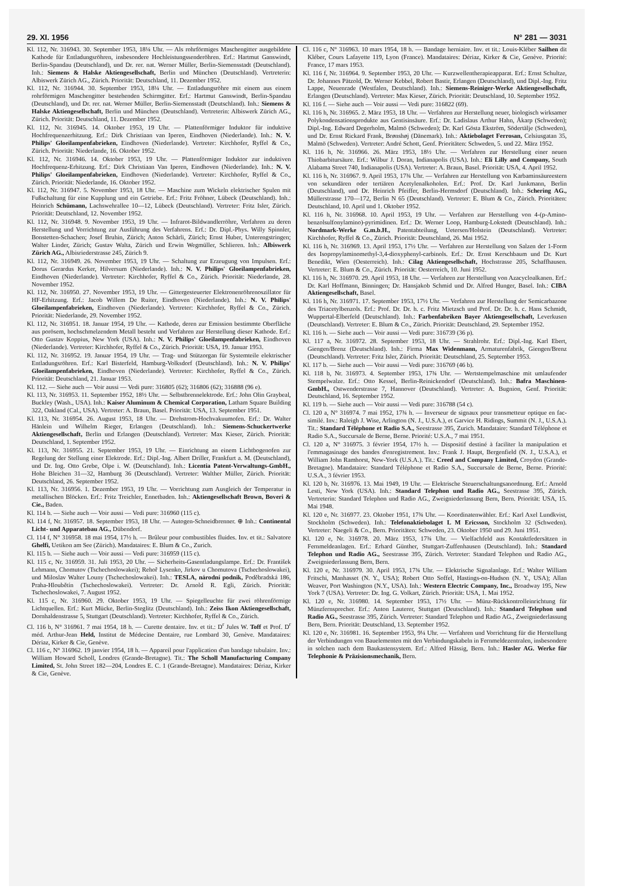29. XI. 1956 N° 281 — 3031
Kl. 112, Nr. 316943. 30. September 1953, 18¼ Uhr. — Als rohrförmiges Maschengitter ausgebildete Kathode für Entladungsröhren, insbesondere Hochleistungssenderöhren. Erf.: Hartmut Ganswindt, Berlin-Spandau (Deutschland), und Dr. rer. nat. Werner Müller, Berlin-Siemensstadt (Deutschland). Inh.: Siemens & Halske Aktiengesellschaft, Berlin und München (Deutschland). Vertreterin: Albiswerk Zürich AG., Zürich. Priorität: Deutschland, 11. Dezember 1952.
Kl. 112, Nr. 316944. 30. September 1953, 18¼ Uhr. — Entladungsröhre mit einem aus einem rohrförmigen Maschengitter bestehenden Schirmgitter. Erf.: Hartmut Ganswindt, Berlin-Spandau (Deutschland), und Dr. rer. nat. Werner Müller, Berlin-Siemensstadt (Deutschland). Inh.: Siemens & Halske Aktiengesellschaft, Berlin und München (Deutschland). Vertreterin: Albiswerk Zürich AG., Zürich. Priorität: Deutschland, 11. Dezember 1952.
Kl. 112, Nr. 316945. 14. Oktober 1953, 19 Uhr. — Plattenförmiger Induktor für induktive Hochfrequenzerhitzung. Erf.: Dirk Christiaan van Iperen, Eindhoven (Niederlande). Inh.: N. V. Philips' Gloeilampenfabrieken, Eindhoven (Niederlande). Vertreter: Kirchhofer, Ryffel & Co., Zürich. Priorität: Niederlande, 16. Oktober 1952.
Kl. 112, Nr. 316946. 14. Oktober 1953, 19 Uhr. — Plattenförmiger Induktor zur induktiven Hochfrequenz-Erhitzung. Erf.: Dirk Christiaan Van Iperen, Eindhoven (Niederlande). Inh.: N. V. Philips' Gloeilampenfabrieken, Eindhoven (Niederlande). Vertreter: Kirchhofer, Ryffel & Co., Zürich. Priorität: Niederlande, 16. Oktober 1952.
Kl. 112, Nr. 316947. 5. November 1953, 18 Uhr. — Maschine zum Wickeln elektrischer Spulen mit Fußschaltung für eine Kupplung und ein Getriebe. Erf.: Fritz Fröhner, Lübeck (Deutschland). Inh.: Heinrich Schümann, Lachswehrallee 10—12, Lübeck (Deutschland). Vertreter: Fritz Isler, Zürich. Priorität: Deutschland, 12. November 1952.
Kl. 112, Nr. 316948. 9. November 1953, 19 Uhr. — Infrarot-Bildwandlerröhre, Verfahren zu deren Herstellung und Vorrichtung zur Ausführung des Verfahrens. Erf.: Dr. Dipl.-Phys. Willy Spinnler, Bonstetten-Schachen; Josef Bruhin, Zürich; Anton Schärli, Zürich; Ernst Huber, Unterengstringen; Walter Linder, Zürich; Gustav Walta, Zürich und Erwin Wegmüller, Schlieren. Inh.: Albiswerk Zürich AG., Albisriederstrasse 245, Zürich 9.
Kl. 112, Nr. 316949. 26. November 1953, 19 Uhr. — Schaltung zur Erzeugung von Impulsen. Erf.: Dorus Gerardus Kerker, Hilversum (Niederlande). Inh.: N. V. Philips' Gloeilampenfabrieken, Eindhoven (Niederlande). Vertreter: Kirchhofer, Ryffel & Co., Zürich. Priorität: Niederlande, 28. November 1952.
Kl. 112, Nr. 316950. 27. November 1953, 19 Uhr. — Gittergesteuerter Elektronenröhrenoszillator für HF-Erhitzung. Erf.: Jacob Willem De Ruiter, Eindhoven (Niederlande). Inh.: N. V. Philips' Gloeilampenfabrieken, Eindhoven (Niederlande). Vertreter: Kirchhofer, Ryffel & Co., Zürich. Priorität: Niederlande, 29. November 1952.
Kl. 112, Nr. 316951. 18. Januar 1954, 19 Uhr. — Kathode, deren zur Emission bestimmte Oberfläche aus porösem, hochschmelzendem Metall besteht und Verfahren zur Herstellung dieser Kathode. Erf.: Otto Gustav Koppius, New York (USA). Inh.: N. V. Philips' Gloeilampenfabrieken, Eindhoven (Niederlande). Vertreter: Kirchhofer, Ryffel & Co., Zürich. Priorität: USA, 19. Januar 1953.
Kl. 112, Nr. 316952. 19. Januar 1954, 19 Uhr. — Trag- und Stützorgan für Systemteile elektrischer Entladungsröhren. Erf.: Karl Bisterfeld, Hamburg-Volksdorf (Deutschland). Inh.: N. V. Philips' Gloeilampenfabrieken, Eindhoven (Niederlande). Vertreter: Kirchhofer, Ryffel & Co., Zürich. Priorität: Deutschland, 21. Januar 1953.
Kl. 112. — Siehe auch — Voir aussi — Vedi pure: 316805 (62); 316806 (62); 316888 (96 e).
Kl. 113, Nr. 316953. 11. September 1952, 18½ Uhr. — Selbstbrennelektrode. Erf.: John Olin Graybeal, Buckley (Wash., USA). Inh.: Kaiser Aluminum & Chemical Corporation, Latham Square Building 322, Oakland (Cal., USA). Vertreter: A. Braun, Basel. Priorität: USA, 13. September 1951.
Kl. 113, Nr. 316954. 26. August 1953, 18 Uhr. — Drehstrom-Hochvakuumofen. Erf.: Dr. Walter Hänlein und Wilhelm Rieger, Erlangen (Deutschland). Inh.: Siemens-Schuckertwerke Aktiengesellschaft, Berlin und Erlangen (Deutschland). Vertreter: Max Kieser, Zürich. Priorität: Deutschland, 1. September 1952.
Kl. 113, Nr. 316955. 21. September 1953, 19 Uhr. — Einrichtung an einem Lichtbogenofen zur Regelung der Stellung einer Elektrode. Erf.: Dipl.-Ing. Albert Driller, Frankfurt a. M. (Deutschland), und Dr. Ing. Otto Grebe, Olpe i. W. (Deutschland). Inh.: Licentia Patent-Verwaltungs-GmbH., Hohe Bleichen 31—32, Hamburg 36 (Deutschland). Vertreter: Walther Müller, Zürich. Priorität: Deutschland, 26. September 1952.
Kl. 113, Nr. 316956. 1. Dezember 1953, 19 Uhr. — Vorrichtung zum Ausgleich der Temperatur in metallischen Blöcken. Erf.: Fritz Treichler, Ennetbaden. Inh.: Aktiengesellschaft Brown, Boveri & Cie., Baden.
Kl. 114 b. — Siehe auch — Voir aussi — Vedi pure: 316960 (115 c).
Kl. 114 f, Nr. 316957. 18. September 1953, 18 Uhr. — Autogen-Schneidbrenner. ⊕ Inh.: Continental Licht- und Apparatebau AG., Dübendorf.
Cl. 114 f, N° 316958. 18 mai 1954, 17½ h. — Brûleur pour combustibles fluides. Inv. et tit.: Salvatore Ghelfi, Uetikon am See (Zürich). Mandataires: E. Blum & Co., Zurich.
Kl. 115 b. — Siehe auch — Voir aussi — Vedi pure: 316959 (115 c).
Kl. 115 c, Nr. 316959. 31. Juli 1953, 20 Uhr. — Sicherheits-Gasentladungslampe. Erf.: Dr. František Lehmann, Chomutov (Tschechoslowakei); Rehoř Lysenko, Jirkov u Chomutova (Tschechoslowakei), und Miloslav Walter Louny (Tschechoslowakei). Inh.: TESLA, národní podnik, Poděbradská 186, Praha-Hloubětín (Tschechoslowakei). Vertreter: Dr. Arnold R. Egli, Zürich. Priorität: Tschechoslowakei, 7. August 1952.
Kl. 115 c, Nr. 316960. 29. Oktober 1953, 19 Uhr. — Spiegelleuchte für zwei röhrenförmige Lichtquellen. Erf.: Kurt Mücke, Berlin-Steglitz (Deutschland). Inh.: Zeiss Ikon Aktiengesellschaft, Dornhaldenstrasse 5, Stuttgart (Deutschland). Vertreter: Kirchhofer, Ryffel & Co., Zürich.
Cl. 116 b, N° 316961. 7 mai 1954, 18 h. — Curette dentaire. Inv. et tit.: D<sup>r</sup> Jules W. Toff et Prof. D<sup>r</sup> méd. Arthur-Jean Held, Institut de Médecine Dentaire, rue Lombard 30, Genève. Mandataires: Dériaz, Kirker & Cie, Genève.
Cl. 116 c, N° 316962. 19 janvier 1954, 18 h. — Appareil pour l'application d'un bandage tubulaire. Inv.: William Howard Scholl, Londres (Grande-Bretagne). Tit.: The Scholl Manufacturing Company Limited, St. John Street 182—204, Londres E. C. 1 (Grande-Bretagne). Mandataires: Dériaz, Kirker & Cie, Genève.
Cl. 116 c, N° 316963. 10 mars 1954, 18 h. — Bandage herniaire. Inv. et tit.: Louis-Kléber Sailhen dit Kléber, Cours Lafayette 119, Lyon (France). Mandataires: Dériaz, Kirker & Cie, Genève. Priorité: France, 17 mars 1953.
Kl. 116 f, Nr. 316964. 9. September 1953, 20 Uhr. — Kurzwellentherapieapparat. Erf.: Ernst Schultze, Dr. Johannes Pätzold, Dr. Werner Kebbel, Robert Bastir, Erlangen (Deutschland), und Dipl.-Ing. Fritz Lappe, Neuenrade (Westfalen, Deutschland). Inh.: Siemens-Reiniger-Werke Aktiengesellschaft, Erlangen (Deutschland). Vertreter: Max Kieser, Zürich. Priorität: Deutschland, 10. September 1952.
Kl. 116 f. — Siehe auch — Voir aussi — Vedi pure: 316822 (69).
Kl. 116 h, Nr. 316965. 2. März 1953, 18 Uhr. — Verfahren zur Herstellung neuer, biologisch wirksamer Polykondensationsprodukte aus Gentisinsäure. Erf.: Dr. Ladislaus Arthur Hahn, Åkarp (Schweden); Dipl.-Ing. Edward Degerholm, Malmö (Schweden); Dr. Karl Gösta Ekström, Södertälje (Schweden), und Dr. Ernst Rickard Frank, Brønshøj (Dänemark). Inh.: Aktiebolaget Ferrosan, Celsiusgatan 35, Malmö (Schweden). Vertreter: André Schott, Genf. Prioritäten: Schweden, 5. und 22. März 1952.
Kl. 116 h, Nr. 316966. 26. März 1953, 18½ Uhr. — Verfahren zur Herstellung einer neuen Thiobarbitursäure. Erf.: Wilbur J. Doran, Indianapolis (USA). Inh.: Eli Lilly and Company, South Alabama Street 740, Indianapolis (USA). Vertreter: A. Braun, Basel. Priorität: USA, 4. April 1952.
Kl. 116 h, Nr. 316967. 9. April 1953, 17¾ Uhr. — Verfahren zur Herstellung von Karbaminsäureestern von sekundären oder tertiären Acetylenalkoholen. Erf.: Prof. Dr. Karl Junkmann, Berlin (Deutschland), und Dr. Heinrich Pfeiffer, Berlin-Hermsdorf (Deutschland). Inh.: Schering AG., Müllerstrasse 170—172, Berlin N 65 (Deutschland). Vertreter: E. Blum & Co., Zürich. Prioritäten: Deutschland, 10. April und 1. Oktober 1952.
Kl. 116 h, Nr. 316968. 10. April 1953, 19 Uhr. — Verfahren zur Herstellung von 4-(p-Amino-benzolsulfonylamino)-pyrimidinen. Erf.: Dr. Werner Loop, Hamburg-Lokstedt (Deutschland). Inh.: Nordmark-Werke G.m.b.H., Patentabteilung, Uetersen/Holstein (Deutschland). Vertreter: Kirchhofer, Ryffel & Co., Zürich. Priorität: Deutschland, 26. Mai 1952.
Kl. 116 h, Nr. 316969. 13. April 1953, 17½ Uhr. — Verfahren zur Herstellung von Salzen der 1-Form des Isopropylaminomethyl-3,4-dioxyphenyl-carbinols. Erf.: Dr. Ernst Kerschbaum und Dr. Kurt Benedikt, Wien (Oesterreich). Inh.: Cilag Aktiengesellschaft, Hochstrasse 205, Schaffhausen. Vertreter: E. Blum & Co., Zürich. Priorität: Oesterreich, 10. Juni 1952.
Kl. 116 h, Nr. 316970. 29. April 1953, 18 Uhr. — Verfahren zur Herstellung von Azacycloalkanen. Erf.: Dr. Karl Hoffmann, Binningen; Dr. Hansjakob Schmid und Dr. Alfred Hunger, Basel. Inh.: CIBA Aktiengesellschaft, Basel.
Kl. 116 h, Nr. 316971. 17. September 1953, 17½ Uhr. — Verfahren zur Herstellung der Semicarbazone des Triacetylbenzols. Erf.: Prof. Dr. Dr. h. c. Fritz Mietzsch und Prof. Dr. Dr. h. c. Hans Schmidt, Wuppertal-Elberfeld (Deutschland). Inh.: Farbenfabriken Bayer Aktiengesellschaft, Leverkusen (Deutschland). Vertreter: E. Blum & Co., Zürich. Priorität: Deutschland, 29. September 1952.
Kl. 116 h. — Siehe auch — Voir aussi — Vedi pure: 316739 (36 p).
Kl. 117 a, Nr. 316972. 28. September 1953, 18 Uhr. — Strahlrohr. Erf.: Dipl.-Ing. Karl Ebert, Giengen/Brenz (Deutschland). Inh.: Firma Max Widenmann, Armaturenfabrik, Giengen/Brenz (Deutschland). Vertreter: Fritz Isler, Zürich. Priorität: Deutschland, 25. September 1953.
Kl. 117 b. — Siehe auch — Voir aussi — Vedi pure: 316769 (46 b).
Kl. 118 b, Nr. 316973. 4. September 1953, 17¾ Uhr. — Wertstempelmaschine mit umlaufender Stempelwalze. Erf.: Otto Kessel, Berlin-Reinickendorf (Deutschland). Inh.: Bafra Maschinen-GmbH., Ostwenderstrasse 7, Hannover (Deutschland). Vertreter: A. Bugnion, Genf. Priorität: Deutschland, 16. September 1952.
Kl. 119 b. — Siehe auch — Voir aussi — Vedi pure: 316788 (54 c).
Cl. 120 a, N° 316974. 7 mai 1952, 17¾ h. — Inverseur de signaux pour transmetteur optique en fac-similé. Inv.: Raleigh J. Wise, Arlington (N. J., U.S.A.), et Garvice H. Ridings, Summit (N. J., U.S.A.). Tit.: Standard Téléphone et Radio S.A., Seestrasse 395, Zurich. Mandataire: Standard Téléphone et Radio S.A., Succursale de Berne, Berne. Priorité: U.S.A., 7 mai 1951.
Cl. 120 a, N° 316975. 3 février 1954, 17½ h. — Dispositif destiné à faciliter la manipulation et l'emmagasinage des bandes d'enregistrement. Inv.: Frank J. Haupt, Bergenfield (N. J., U.S.A.), et William John Ramhorst, New-York (U.S.A.). Tit.: Creed and Company Limited, Croydon (Grande-Bretagne). Mandataire: Standard Téléphone et Radio S.A., Succursale de Berne, Berne. Priorité: U.S.A., 3 février 1953.
Kl. 120 b, Nr. 316976. 13. Mai 1949, 19 Uhr. — Elektrische Steuerschaltungsanordnung. Erf.: Arnold Lesti, New York (USA). Inh.: Standard Telephon und Radio AG., Seestrasse 395, Zürich. Vertreterin: Standard Telephon und Radio AG., Zweigniederlassung Bern, Bern. Priorität: USA, 15. Mai 1948.
Kl. 120 e, Nr. 316977. 23. Oktober 1951, 17¾ Uhr. — Koordinatenwähler. Erf.: Karl Axel Lundkvist, Stockholm (Schweden). Inh.: Telefonaktiebolaget L M Ericsson, Stockholm 32 (Schweden). Vertreter: Naegeli & Co., Bern. Prioritäten: Schweden, 23. Oktober 1950 und 29. Juni 1951.
Kl. 120 e, Nr. 316978. 20. März 1953, 17¾ Uhr. — Vielfachfeld aus Kontaktfedersätzen in Fernmeldeanlagen. Erf.: Erhard Günther, Stuttgart-Zuffenhausen (Deutschland). Inh.: Standard Telephon und Radio AG., Seestrasse 395, Zürich. Vertreter: Standard Telephon und Radio AG., Zweigniederlassung Bern, Bern.
Kl. 120 e, Nr. 316979. 30. April 1953, 17¾ Uhr. — Elektrische Signalanlage. Erf.: Walter William Fritschi, Manhasset (N. Y., USA); Robert Otto Soffel, Hastings-on-Hudson (N. Y., USA); Allan Weaver, Port Washington (N.Y., USA). Inh.: Western Electric Company, Inc., Broadway 195, New York 7 (USA). Vertreter: Dr. Ing. G. Volkart, Zürich. Priorität: USA, 1. Mai 1952.
Kl. 120 e, Nr. 316980. 14. September 1953, 17½ Uhr. — Münz-Rückkontrolleinrichtung für Münzfernsprecher. Erf.: Anton Lauterer, Stuttgart (Deutschland). Inh.: Standard Telephon und Radio AG., Seestrasse 395, Zürich. Vertreter: Standard Telephon und Radio AG., Zweigniederlassung Bern, Bern. Priorität: Deutschland, 13. September 1952.
Kl. 120 e, Nr. 316981. 16. September 1953, 9¼ Uhr. — Verfahren und Vorrichtung für die Herstellung der Verbindungen von Bauelementen mit den Verbindungskabeln in Fernmeldezentralen, insbesondere in solchen nach dem Baukastensystem. Erf.: Alfred Hässig, Bern. Inh.: Hasler AG. Werke für Telephonie & Präzisionsmechanik, Bern.